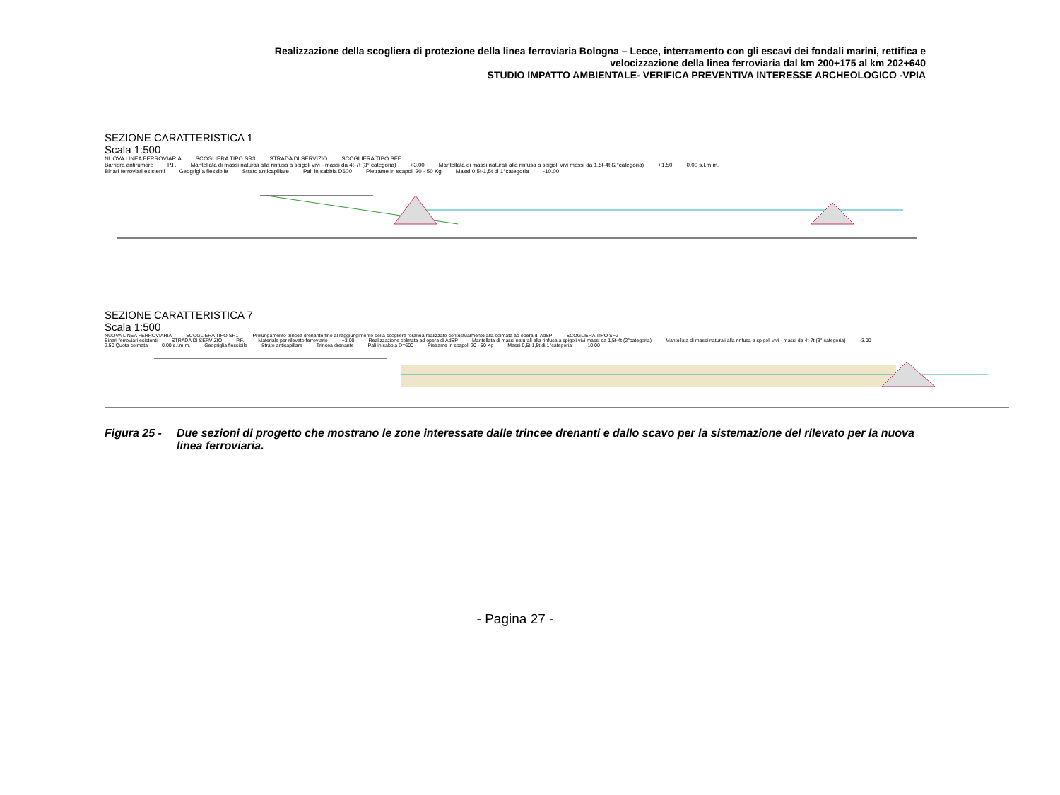Realizzazione della scogliera di protezione della linea ferroviaria Bologna – Lecce, interramento con gli escavi dei fondali marini, rettifica e
velocizzazione della linea ferroviaria dal km 200+175 al km 202+640
STUDIO IMPATTO AMBIENTALE- VERIFICA PREVENTIVA INTERESSE ARCHEOLOGICO -VPIA
SEZIONE CARATTERISTICA 1
Scala 1:500
NUOVA LINEA FERROVIARIA SCOGLIERA TIPO SR3 STRADA DI SERVIZIO SCOGLIERA TIPO SFE
Barriera antirumore P.F. Mantellata di massi naturali alla rinfusa a spigoli vivi - massi da 4t-7t (3° categoria) +3.00 Mantellata di massi naturali alla rinfusa a spigoli vivi massi da 1,5t-4t (2°categoria) +1.50 0.00 s.l.m.m.
Binari ferroviari esistenti Geogriglia flessibile Strato anticapillare Pali in sabbia D600 Pietrame in scapoli 20 - 50 Kg Massi 0,5t-1,5t di 1°categoria -10.00
SEZIONE CARATTERISTICA 7
Scala 1:500
NUOVA LINEA FERROVIARIA SCOGLIERA TIPO SR1 Prolungamento trincea drenante fino al raggiungimento della scogliera foranea realizzato contestualmente alla colmata ad opera di AdSP SCOGLIERA TIPO SF2
Binari ferroviari esistenti STRADA DI SERVIZIO P.F. Materiale per rilevato ferroviario +3.00 Realizzazione colmata ad opera di AdSP Mantellata di massi naturali alla rinfusa a spigoli vivi massi da 1,5t-4t (2°categoria) Mantellata di massi naturali alla rinfusa a spigoli vivi - massi da 4t-7t (3° categoria) -3.00
2.50 Quota colmata 0.00 s.l.m.m. Geogriglia flessibile Strato anticapillare Trincea drenante Pali in sabbia D=600 Pietrame in scapoli 20 - 50 Kg Massi 0,5t-1,5t di 1°categoria -10.00
Figura 25 - Due sezioni di progetto che mostrano le zone interessate dalle trincee drenanti e dallo scavo per la sistemazione del rilevato per la nuova linea ferroviaria.
- Pagina 27 -